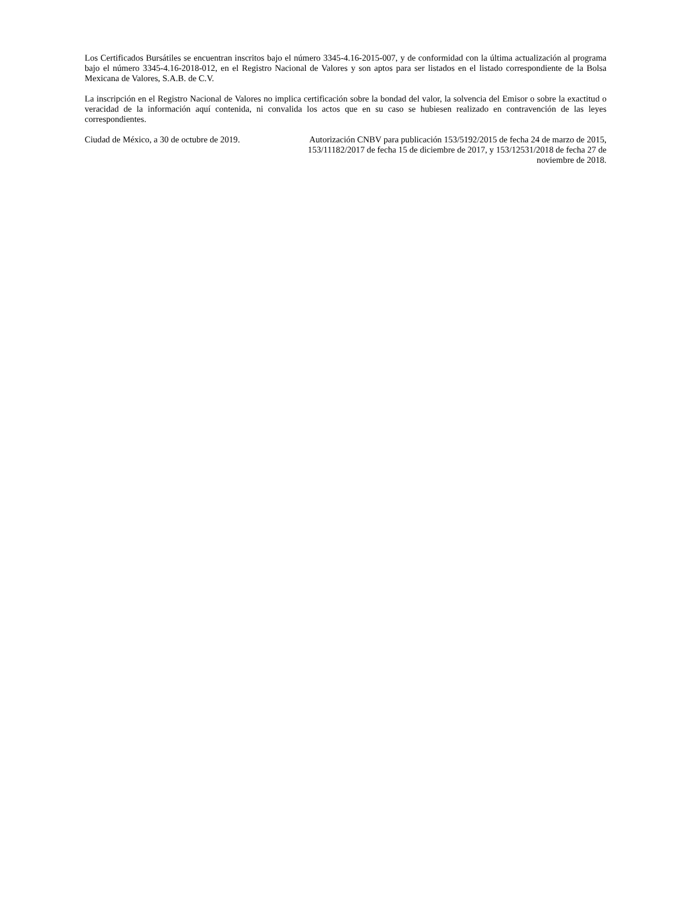Los Certificados Bursátiles se encuentran inscritos bajo el número 3345-4.16-2015-007, y de conformidad con la última actualización al programa bajo el número 3345-4.16-2018-012, en el Registro Nacional de Valores y son aptos para ser listados en el listado correspondiente de la Bolsa Mexicana de Valores, S.A.B. de C.V.
La inscripción en el Registro Nacional de Valores no implica certificación sobre la bondad del valor, la solvencia del Emisor o sobre la exactitud o veracidad de la información aquí contenida, ni convalida los actos que en su caso se hubiesen realizado en contravención de las leyes correspondientes.
Ciudad de México, a 30 de octubre de 2019.
Autorización CNBV para publicación 153/5192/2015 de fecha 24 de marzo de 2015, 153/11182/2017 de fecha 15 de diciembre de 2017, y 153/12531/2018 de fecha 27 de noviembre de 2018.